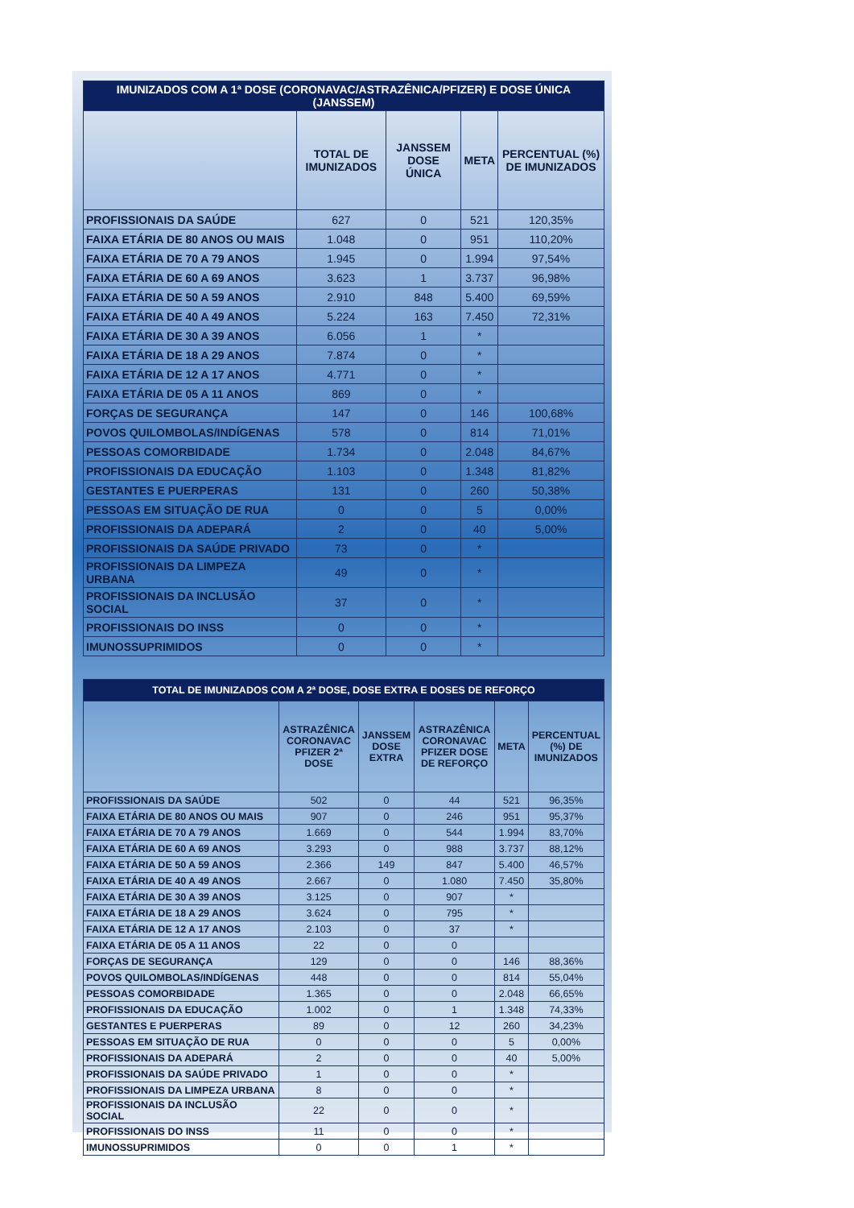| IMUNIZADOS COM A 1ª DOSE (CORONAVAC/ASTRAZÊNICA/PFIZER) E DOSE ÚNICA (JANSSEM) | | | | |
| --- | --- | --- | --- | --- |
| | TOTAL DE IMUNIZADOS | JANSSEM DOSE ÚNICA | META | PERCENTUAL (%) DE IMUNIZADOS |
| PROFISSIONAIS DA SAÚDE | 627 | 0 | 521 | 120,35% |
| FAIXA ETÁRIA DE 80 ANOS OU MAIS | 1.048 | 0 | 951 | 110,20% |
| FAIXA ETÁRIA DE 70 A 79 ANOS | 1.945 | 0 | 1.994 | 97,54% |
| FAIXA ETÁRIA DE 60 A 69 ANOS | 3.623 | 1 | 3.737 | 96,98% |
| FAIXA ETÁRIA DE 50 A 59 ANOS | 2.910 | 848 | 5.400 | 69,59% |
| FAIXA ETÁRIA DE 40 A 49 ANOS | 5.224 | 163 | 7.450 | 72,31% |
| FAIXA ETÁRIA DE 30 A 39 ANOS | 6.056 | 1 | * | |
| FAIXA ETÁRIA DE 18 A 29 ANOS | 7.874 | 0 | * | |
| FAIXA ETÁRIA DE 12 A 17 ANOS | 4.771 | 0 | * | |
| FAIXA ETÁRIA DE 05 A 11 ANOS | 869 | 0 | * | |
| FORÇAS DE SEGURANÇA | 147 | 0 | 146 | 100,68% |
| POVOS QUILOMBOLAS/INDÍGENAS | 578 | 0 | 814 | 71,01% |
| PESSOAS COMORBIDADE | 1.734 | 0 | 2.048 | 84,67% |
| PROFISSIONAIS DA EDUCAÇÃO | 1.103 | 0 | 1.348 | 81,82% |
| GESTANTES E PUERPERAS | 131 | 0 | 260 | 50,38% |
| PESSOAS EM SITUAÇÃO DE RUA | 0 | 0 | 5 | 0,00% |
| PROFISSIONAIS DA ADEPARÁ | 2 | 0 | 40 | 5,00% |
| PROFISSIONAIS DA SAÚDE PRIVADO | 73 | 0 | * | |
| PROFISSIONAIS DA LIMPEZA URBANA | 49 | 0 | * | |
| PROFISSIONAIS DA INCLUSÃO SOCIAL | 37 | 0 | * | |
| PROFISSIONAIS DO INSS | 0 | 0 | * | |
| IMUNOSSUPRIMIDOS | 0 | 0 | * | |
| TOTAL DE IMUNIZADOS COM A 2ª DOSE, DOSE EXTRA E DOSES DE REFORÇO | | | | | |
| --- | --- | --- | --- | --- | --- |
| | ASTRAZÊNICA CORONAVAC PFIZER 2ª DOSE | JANSSEM DOSE EXTRA | ASTRAZÊNICA CORONAVAC PFIZER DOSE DE REFORÇO | META | PERCENTUAL (%) DE IMUNIZADOS |
| PROFISSIONAIS DA SAÚDE | 502 | 0 | 44 | 521 | 96,35% |
| FAIXA ETÁRIA DE 80 ANOS OU MAIS | 907 | 0 | 246 | 951 | 95,37% |
| FAIXA ETÁRIA DE 70 A 79 ANOS | 1.669 | 0 | 544 | 1.994 | 83,70% |
| FAIXA ETÁRIA DE 60 A 69 ANOS | 3.293 | 0 | 988 | 3.737 | 88,12% |
| FAIXA ETÁRIA DE 50 A 59 ANOS | 2.366 | 149 | 847 | 5.400 | 46,57% |
| FAIXA ETÁRIA DE 40 A 49 ANOS | 2.667 | 0 | 1.080 | 7.450 | 35,80% |
| FAIXA ETÁRIA DE 30 A 39 ANOS | 3.125 | 0 | 907 | * | |
| FAIXA ETÁRIA DE 18 A 29 ANOS | 3.624 | 0 | 795 | * | |
| FAIXA ETÁRIA DE 12 A 17 ANOS | 2.103 | 0 | 37 | * | |
| FAIXA ETÁRIA DE 05 A 11 ANOS | 22 | 0 | 0 | | |
| FORÇAS DE SEGURANÇA | 129 | 0 | 0 | 146 | 88,36% |
| POVOS QUILOMBOLAS/INDÍGENAS | 448 | 0 | 0 | 814 | 55,04% |
| PESSOAS COMORBIDADE | 1.365 | 0 | 0 | 2.048 | 66,65% |
| PROFISSIONAIS DA EDUCAÇÃO | 1.002 | 0 | 1 | 1.348 | 74,33% |
| GESTANTES E PUERPERAS | 89 | 0 | 12 | 260 | 34,23% |
| PESSOAS EM SITUAÇÃO DE RUA | 0 | 0 | 0 | 5 | 0,00% |
| PROFISSIONAIS DA ADEPARÁ | 2 | 0 | 0 | 40 | 5,00% |
| PROFISSIONAIS DA SAÚDE PRIVADO | 1 | 0 | 0 | * | |
| PROFISSIONAIS DA LIMPEZA URBANA | 8 | 0 | 0 | * | |
| PROFISSIONAIS DA INCLUSÃO SOCIAL | 22 | 0 | 0 | * | |
| PROFISSIONAIS DO INSS | 11 | 0 | 0 | * | |
| IMUNOSSUPRIMIDOS | 0 | 0 | 1 | * | |